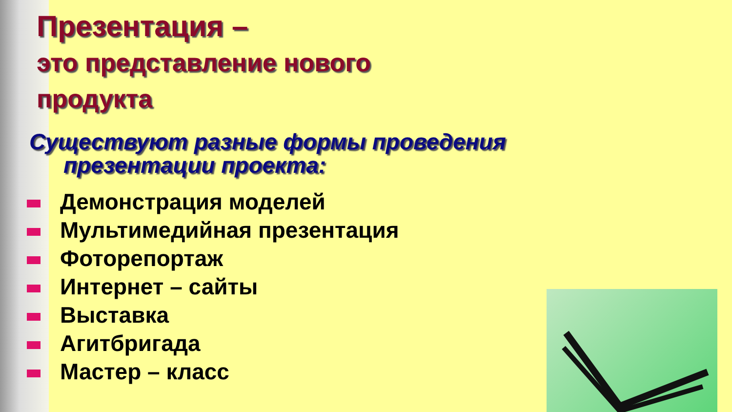Презентация –
это представление нового
продукта
Существуют разные формы проведения презентации проекта:
Демонстрация моделей
Мультимедийная презентация
Фоторепортаж
Интернет – сайты
Выставка
Агитбригада
Мастер – класс